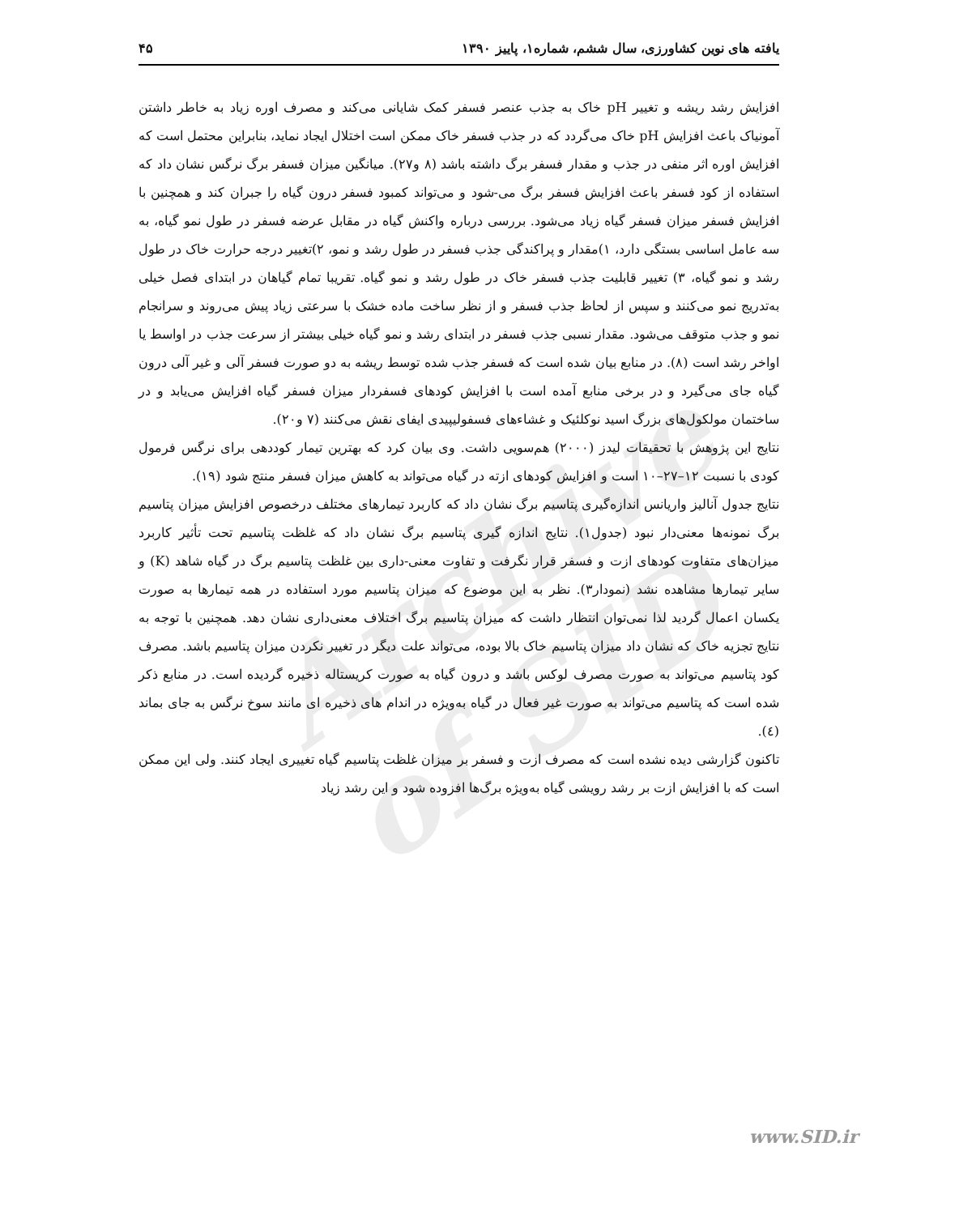Archive of SID
یافته های نوین کشاورزی، سال ششم، شماره۱، پاییز ۱۳۹۰ ۴۵
افزایش رشد ریشه و تغییر pH خاک به جذب عنصر فسفر کمک شایانی می‌کند و مصرف اوره زیاد به خاطر داشتن آمونیاک باعث افزایش pH خاک می‌گردد که در جذب فسفر خاک ممکن است اختلال ایجاد نماید، بنابراین محتمل است که افزایش اوره اثر منفی در جذب و مقدار فسفر برگ داشته باشد (۸ و۲۷). میانگین میزان فسفر برگ نرگس نشان داد که استفاده از کود فسفر باعث افزایش فسفر برگ می-شود و می‌تواند کمبود فسفر درون گیاه را جبران کند و همچنین با افزایش فسفر میزان فسفر گیاه زیاد می‌شود. بررسی درباره واکنش گیاه در مقابل عرضه فسفر در طول نمو گیاه، به سه عامل اساسی بستگی دارد، ۱)مقدار و پراکندگی جذب فسفر در طول رشد و نمو، ۲)تغییر درجه حرارت خاک در طول رشد و نمو گیاه، ۳) تغییر قابلیت جذب فسفر خاک در طول رشد و نمو گیاه. تقریبا تمام گیاهان در ابتدای فصل خیلی به‌تدریج نمو می‌کنند و سپس از لحاظ جذب فسفر و از نظر ساخت ماده خشک با سرعتی زیاد پیش می‌روند و سرانجام نمو و جذب متوقف می‌شود. مقدار نسبی جذب فسفر در ابتدای رشد و نمو گیاه خیلی بیشتر از سرعت جذب در اواسط یا اواخر رشد است (۸). در منابع بیان شده است که فسفر جذب شده توسط ریشه به دو صورت فسفر آلی و غیر آلی درون گیاه جای می‌گیرد و در برخی منابع آمده است با افزایش کودهای فسفردار میزان فسفر گیاه افزایش می‌یابد و در ساختمان مولکول‌های بزرگ اسید نوکلئیک و غشاءهای فسفولیپیدی ایفای نقش می‌کنند (۷ و۲۰).
نتایج این پژوهش با تحقیقات لیدز (۲۰۰۰) هم‌سویی داشت. وی بیان کرد که بهترین تیمار کوددهی برای نرگس فرمول کودی با نسبت ۱۲–۲۷–۱۰ است و افزایش کودهای ازته در گیاه می‌تواند به کاهش میزان فسفر منتج شود (۱۹).
نتایج جدول آنالیز واریانس اندازه‌گیری پتاسیم برگ نشان داد که کاربرد تیمارهای مختلف درخصوص افزایش میزان پتاسیم برگ نمونه‌ها معنی‌دار نبود (جدول۱). نتایج اندازه گیری پتاسیم برگ نشان داد که غلظت پتاسیم تحت تأثیر کاربرد میزان‌های متفاوت کودهای ازت و فسفر قرار نگرفت و تفاوت معنی-داری بین غلظت پتاسیم برگ در گیاه شاهد (K) و سایر تیمارها مشاهده نشد (نمودار۳). نظر به این موضوع که میزان پتاسیم مورد استفاده در همه تیمارها به صورت یکسان اعمال گردید لذا نمی‌توان انتظار داشت که میزان پتاسیم برگ اختلاف معنی‌داری نشان دهد. همچنین با توجه به نتایج تجزیه خاک که نشان داد میزان پتاسیم خاک بالا بوده، می‌تواند علت دیگر در تغییر نکردن میزان پتاسیم باشد. مصرف کود پتاسیم می‌تواند به صورت مصرف لوکس باشد و درون گیاه به صورت کریستاله ذخیره گردیده است. در منابع ذکر شده است که پتاسیم می‌تواند به صورت غیر فعال در گیاه به‌ویژه در اندام های ذخیره ای مانند سوخ نرگس به جای بماند (٤).
تاکنون گزارشی دیده نشده است که مصرف ازت و فسفر بر میزان غلظت پتاسیم گیاه تغییری ایجاد کنند. ولی این ممکن است که با افزایش ازت بر رشد رویشی گیاه به‌ویژه برگ‌ها افزوده شود و این رشد زیاد
www.SID.ir